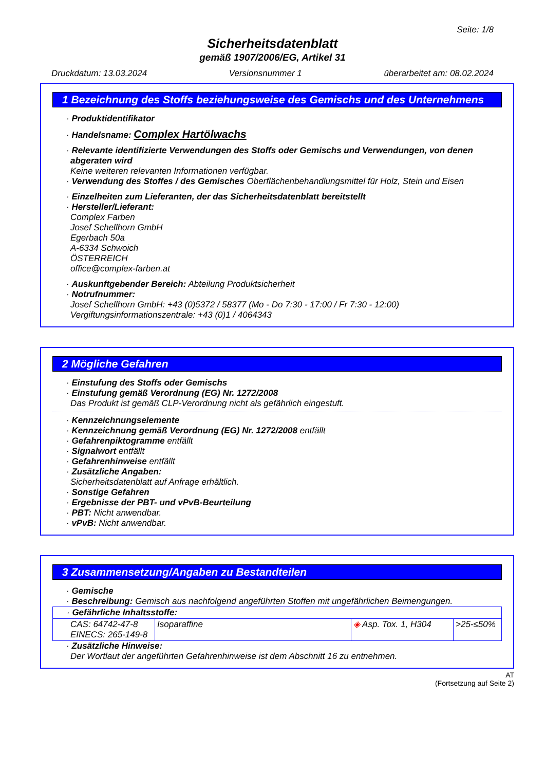Seite: 1/8
Sicherheitsdatenblatt
gemäß 1907/2006/EG, Artikel 31
Druckdatum: 13.03.2024 Versionsnummer 1 überarbeitet am: 08.02.2024
1 Bezeichnung des Stoffs beziehungsweise des Gemischs und des Unternehmens
· Produktidentifikator
· Handelsname: Complex Hartölwachs
· Relevante identifizierte Verwendungen des Stoffs oder Gemischs und Verwendungen, von denen abgeraten wird
Keine weiteren relevanten Informationen verfügbar.
· Verwendung des Stoffes / des Gemisches Oberflächenbehandlungsmittel für Holz, Stein und Eisen
· Einzelheiten zum Lieferanten, der das Sicherheitsdatenblatt bereitstellt
· Hersteller/Lieferant:
Complex Farben
Josef Schellhorn GmbH
Egerbach 50a
A-6334 Schwoich
ÖSTERREICH
office@complex-farben.at
· Auskunftgebender Bereich: Abteilung Produktsicherheit
· Notrufnummer:
Josef Schellhorn GmbH: +43 (0)5372 / 58377 (Mo - Do 7:30 - 17:00 / Fr 7:30 - 12:00)
Vergiftungsinformationszentrale: +43 (0)1 / 4064343
2 Mögliche Gefahren
· Einstufung des Stoffs oder Gemischs
· Einstufung gemäß Verordnung (EG) Nr. 1272/2008
Das Produkt ist gemäß CLP-Verordnung nicht als gefährlich eingestuft.
· Kennzeichnungselemente
· Kennzeichnung gemäß Verordnung (EG) Nr. 1272/2008 entfällt
· Gefahrenpiktogramme entfällt
· Signalwort entfällt
· Gefahrenhinweise entfällt
· Zusätzliche Angaben:
Sicherheitsdatenblatt auf Anfrage erhältlich.
· Sonstige Gefahren
· Ergebnisse der PBT- und vPvB-Beurteilung
· PBT: Nicht anwendbar.
· vPvB: Nicht anwendbar.
3 Zusammensetzung/Angaben zu Bestandteilen
· Gemische
· Beschreibung: Gemisch aus nachfolgend angeführten Stoffen mit ungefährlichen Beimengungen.
| · Gefährliche Inhaltsstoffe: | | | |
| CAS: 64742-47-8 EINECS: 265-149-8 | Isoparaffine | ◈ Asp. Tox. 1, H304 | >25-≤50% |
· Zusätzliche Hinweise:
Der Wortlaut der angeführten Gefahrenhinweise ist dem Abschnitt 16 zu entnehmen.
AT
(Fortsetzung auf Seite 2)